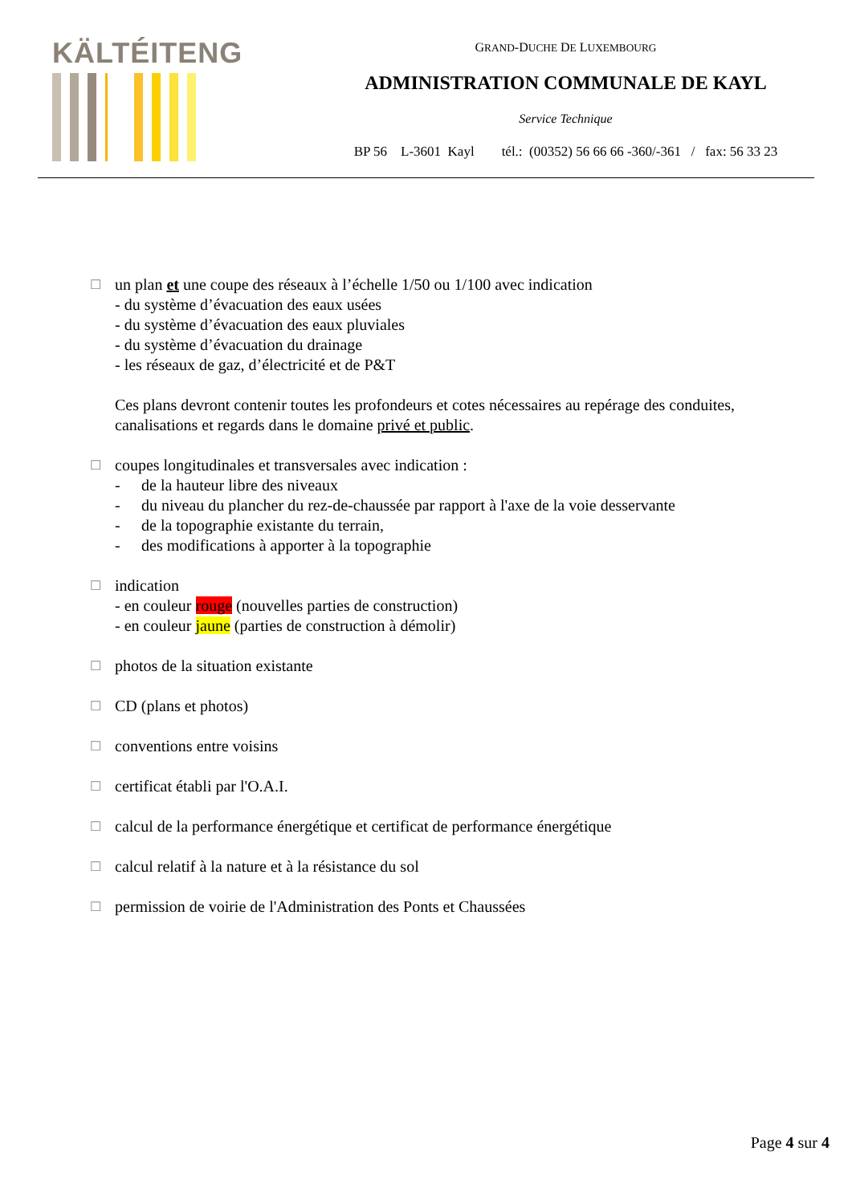KÄLTÉITENG
GRAND-DUCHE DE LUXEMBOURG
ADMINISTRATION COMMUNALE DE KAYL
Service Technique
BP 56 L-3601 Kayl tél.: (00352) 56 66 66 -360/-361 / fax: 56 33 23
☐
un plan et une coupe des réseaux à l’échelle 1/50 ou 1/100 avec indication
- du système d’évacuation des eaux usées
- du système d’évacuation des eaux pluviales
- du système d’évacuation du drainage
- les réseaux de gaz, d’électricité et de P&T
Ces plans devront contenir toutes les profondeurs et cotes nécessaires au repérage des conduites, canalisations et regards dans le domaine privé et public.
☐
coupes longitudinales et transversales avec indication :
- de la hauteur libre des niveaux
- du niveau du plancher du rez-de-chaussée par rapport à l'axe de la voie desservante
- de la topographie existante du terrain,
- des modifications à apporter à la topographie
☐
indication
- en couleur rouge (nouvelles parties de construction)
- en couleur jaune (parties de construction à démolir)
☐
photos de la situation existante
☐
CD (plans et photos)
☐
conventions entre voisins
☐
certificat établi par l'O.A.I.
☐
calcul de la performance énergétique et certificat de performance énergétique
☐
calcul relatif à la nature et à la résistance du sol
☐
permission de voirie de l'Administration des Ponts et Chaussées
Page 4 sur 4